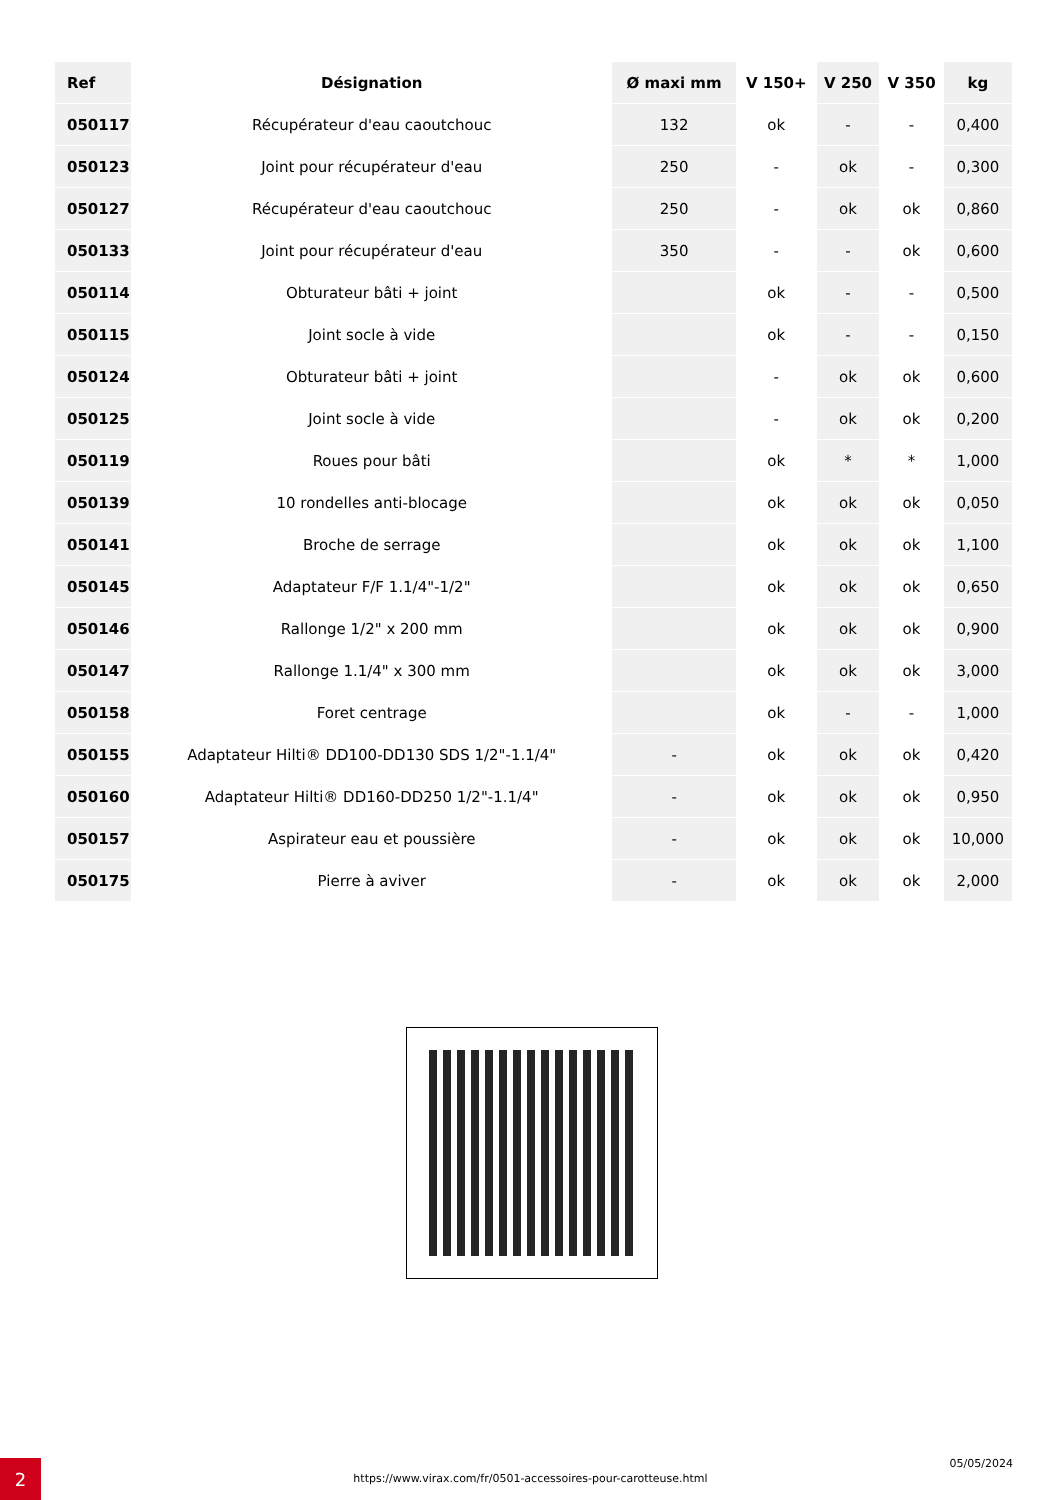| Ref | Désignation | Ø maxi mm | V 150+ | V 250 | V 350 | kg |
| --- | --- | --- | --- | --- | --- | --- |
| 050117 | Récupérateur d'eau caoutchouc | 132 | ok | - | - | 0,400 |
| 050123 | Joint pour récupérateur d'eau | 250 | - | ok | - | 0,300 |
| 050127 | Récupérateur d'eau caoutchouc | 250 | - | ok | ok | 0,860 |
| 050133 | Joint pour récupérateur d'eau | 350 | - | - | ok | 0,600 |
| 050114 | Obturateur bâti + joint | | ok | - | - | 0,500 |
| 050115 | Joint socle à vide | | ok | - | - | 0,150 |
| 050124 | Obturateur bâti + joint | | - | ok | ok | 0,600 |
| 050125 | Joint socle à vide | | - | ok | ok | 0,200 |
| 050119 | Roues pour bâti | | ok | * | * | 1,000 |
| 050139 | 10 rondelles anti-blocage | | ok | ok | ok | 0,050 |
| 050141 | Broche de serrage | | ok | ok | ok | 1,100 |
| 050145 | Adaptateur F/F 1.1/4"-1/2" | | ok | ok | ok | 0,650 |
| 050146 | Rallonge 1/2" x 200 mm | | ok | ok | ok | 0,900 |
| 050147 | Rallonge 1.1/4" x 300 mm | | ok | ok | ok | 3,000 |
| 050158 | Foret centrage | | ok | - | - | 1,000 |
| 050155 | Adaptateur Hilti® DD100-DD130 SDS 1/2"-1.1/4" | - | ok | ok | ok | 0,420 |
| 050160 | Adaptateur Hilti® DD160-DD250 1/2"-1.1/4" | - | ok | ok | ok | 0,950 |
| 050157 | Aspirateur eau et poussière | - | ok | ok | ok | 10,000 |
| 050175 | Pierre à aviver | - | ok | ok | ok | 2,000 |
2 https://www.virax.com/fr/0501-accessoires-pour-carotteuse.html
05/05/2024